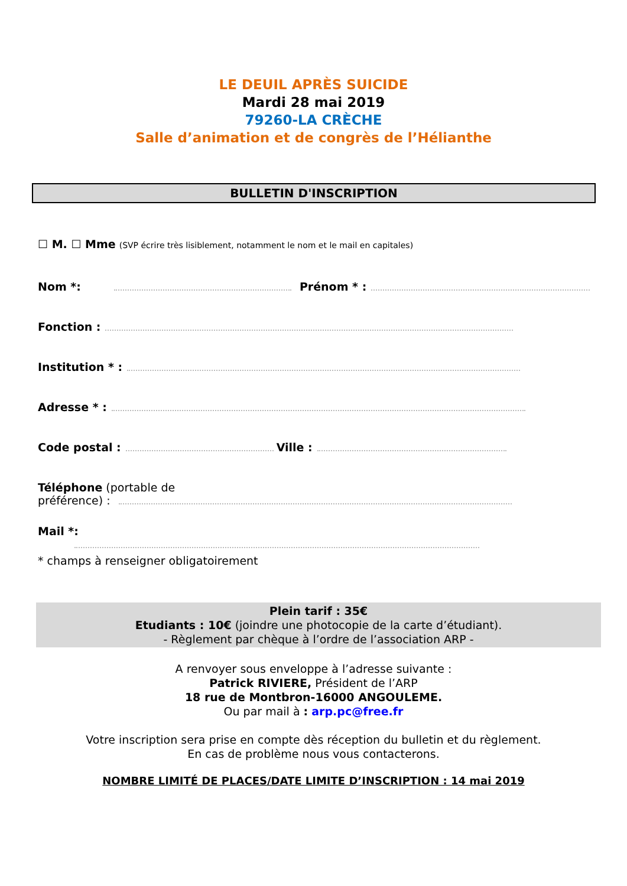LE DEUIL APRÈS SUICIDE
Mardi 28 mai 2019
79260-LA CRÈCHE
Salle d’animation et de congrès de l’Hélianthe
BULLETIN D'INSCRIPTION
☐ M. ☐ Mme (SVP écrire très lisiblement, notamment le nom et le mail en capitales)
Nom *: Prénom * :
Fonction :
Institution * :
Adresse * :
Code postal : Ville :
Téléphone (portable de
préférence) :
Mail *:
* champs à renseigner obligatoirement
Plein tarif : 35€
Etudiants : 10€ (joindre une photocopie de la carte d’étudiant).
- Règlement par chèque à l’ordre de l’association ARP -
A renvoyer sous enveloppe à l’adresse suivante :
Patrick RIVIERE, Président de l’ARP
18 rue de Montbron-16000 ANGOULEME.
Ou par mail à : arp.pc@free.fr
Votre inscription sera prise en compte dès réception du bulletin et du règlement.
En cas de problème nous vous contacterons.
NOMBRE LIMITÉ DE PLACES/DATE LIMITE D’INSCRIPTION : 14 mai 2019